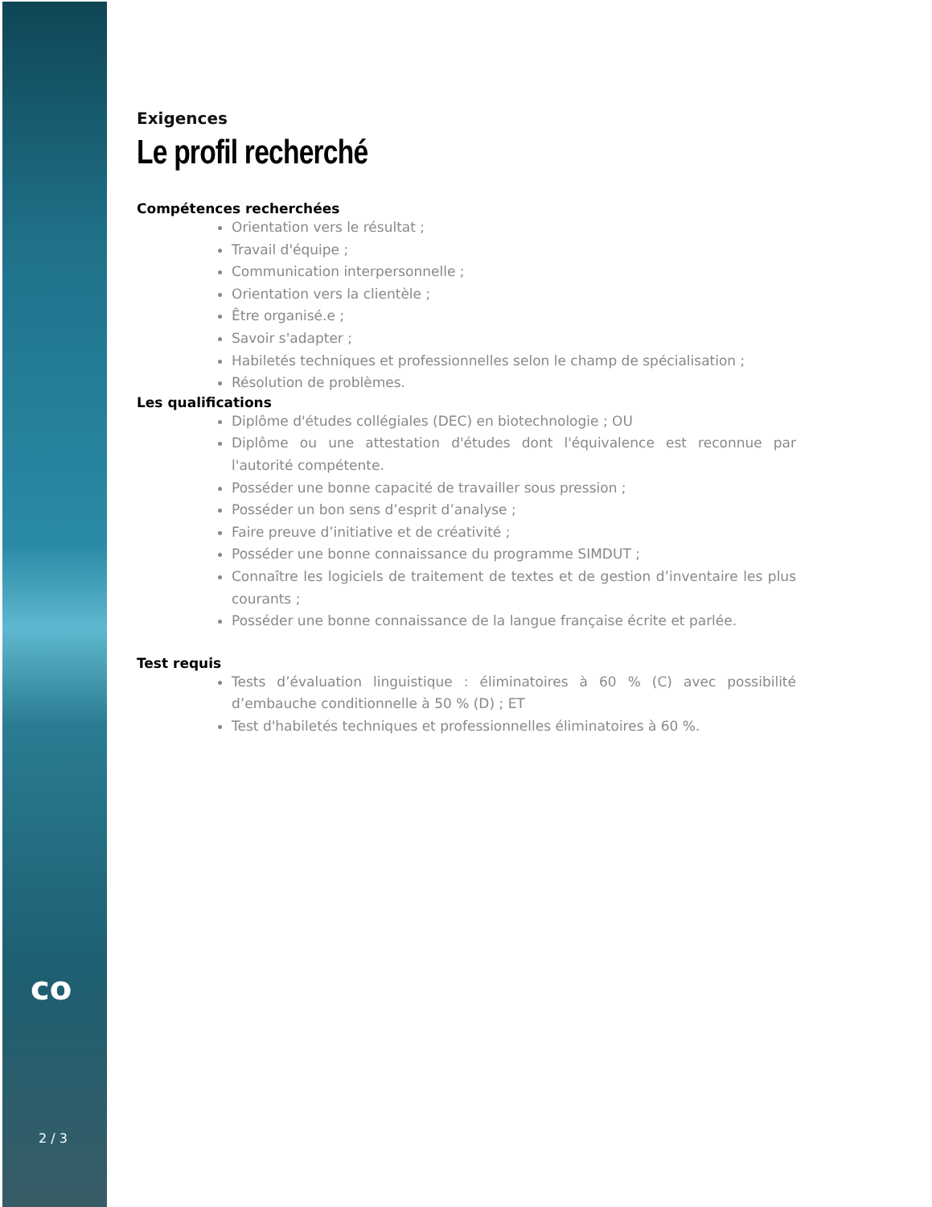co
2 / 3
Exigences
Le profil recherché
Compétences recherchées
Orientation vers le résultat ;
Travail d'équipe ;
Communication interpersonnelle ;
Orientation vers la clientèle ;
Être organisé.e ;
Savoir s'adapter ;
Habiletés techniques et professionnelles selon le champ de spécialisation ;
Résolution de problèmes.
Les qualifications
Diplôme d'études collégiales (DEC) en biotechnologie ; OU
Diplôme ou une attestation d'études dont l'équivalence est reconnue par l'autorité compétente.
Posséder une bonne capacité de travailler sous pression ;
Posséder un bon sens d’esprit d’analyse ;
Faire preuve d’initiative et de créativité ;
Posséder une bonne connaissance du programme SIMDUT ;
Connaître les logiciels de traitement de textes et de gestion d’inventaire les plus courants ;
Posséder une bonne connaissance de la langue française écrite et parlée.
Test requis
Tests d’évaluation linguistique : éliminatoires à 60 % (C) avec possibilité d’embauche conditionnelle à 50 % (D) ; ET
Test d'habiletés techniques et professionnelles éliminatoires à 60 %.